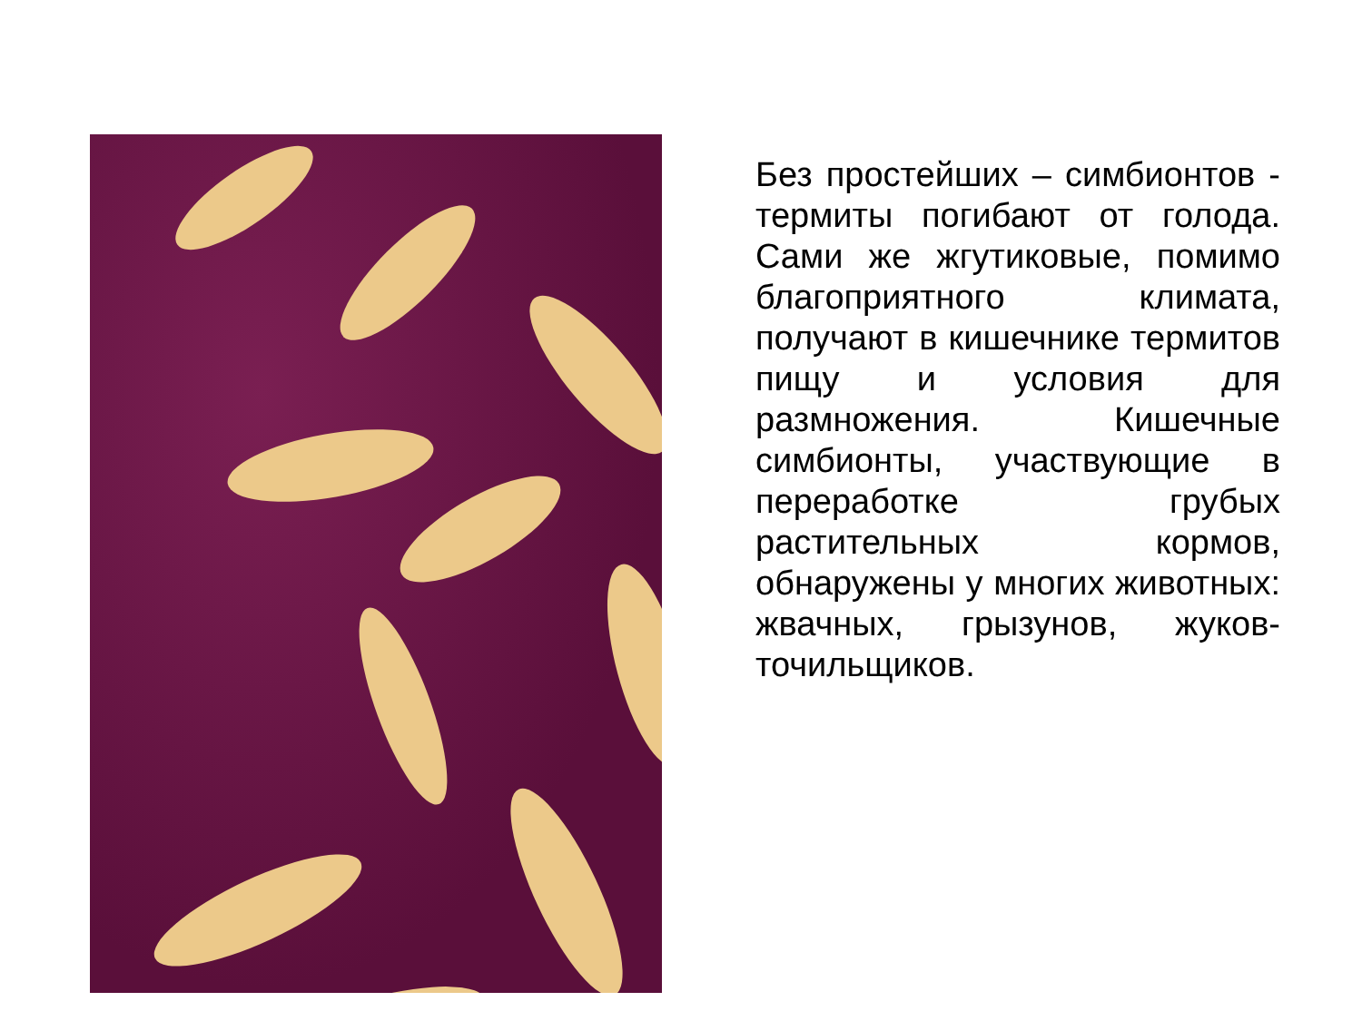Без простейших – симбионтов - термиты погибают от голода. Сами же жгутиковые, помимо благоприятного климата, получают в кишечнике термитов пищу и условия для размножения. Кишечные симбионты, участвующие в переработке грубых растительных кормов, обнаружены у многих животных: жвачных, грызунов, жуков-точильщиков.